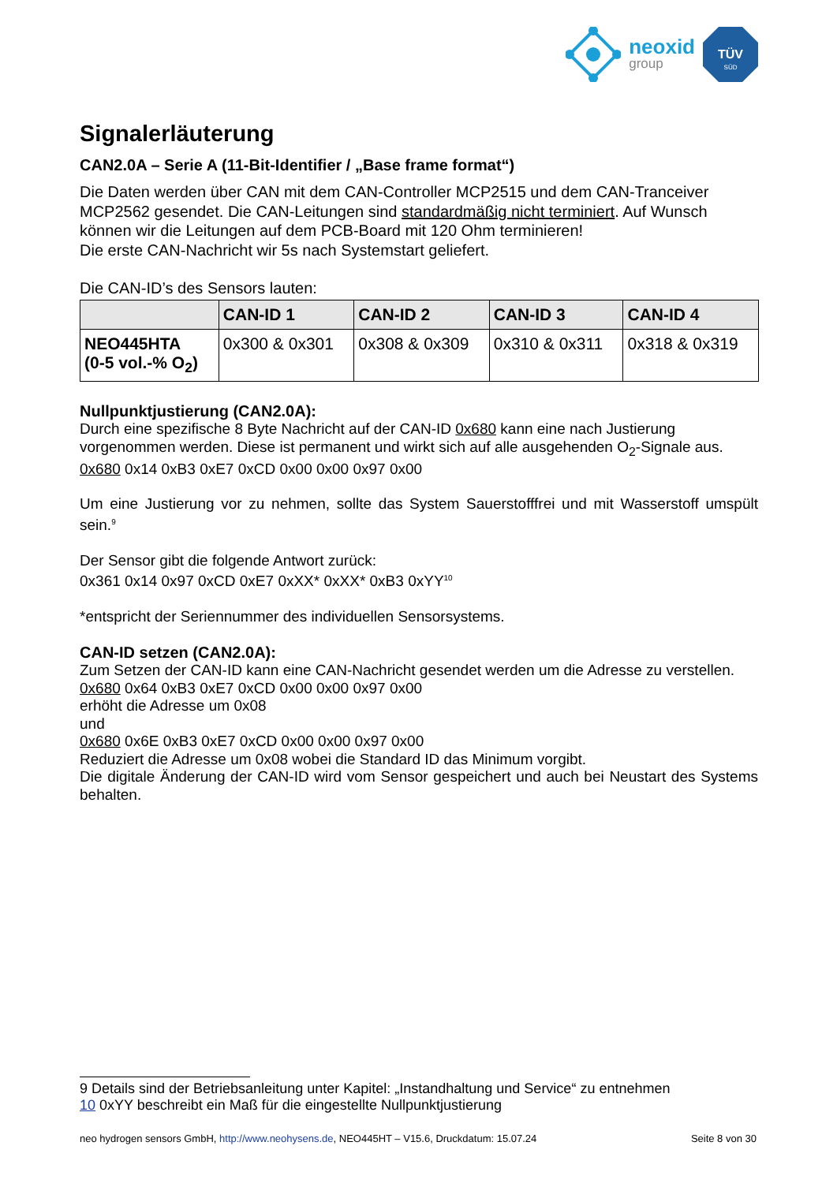neoxid
group
TÜV
SÜD
Signalerläuterung
CAN2.0A – Serie A (11-Bit-Identifier / „Base frame format“)
Die Daten werden über CAN mit dem CAN-Controller MCP2515 und dem CAN-Tranceiver MCP2562 gesendet. Die CAN-Leitungen sind standardmäßig nicht terminiert. Auf Wunsch können wir die Leitungen auf dem PCB-Board mit 120 Ohm terminieren!
Die erste CAN-Nachricht wir 5s nach Systemstart geliefert.
Die CAN-ID’s des Sensors lauten:
| | CAN-ID 1 | CAN-ID 2 | CAN-ID 3 | CAN-ID 4 |
| --- | --- | --- | --- | --- |
| NEO445HTA (0-5 vol.-% O<sub>2</sub>) | 0x300 & 0x301 | 0x308 & 0x309 | 0x310 & 0x311 | 0x318 & 0x319 |
Nullpunktjustierung (CAN2.0A):
Durch eine spezifische 8 Byte Nachricht auf der CAN-ID 0x680 kann eine nach Justierung vorgenommen werden. Diese ist permanent und wirkt sich auf alle ausgehenden O<sub>2</sub>-Signale aus.
0x680 0x14 0xB3 0xE7 0xCD 0x00 0x00 0x97 0x00
Um eine Justierung vor zu nehmen, sollte das System Sauerstofffrei und mit Wasserstoff umspült sein.<sup>9</sup>
Der Sensor gibt die folgende Antwort zurück:
0x361 0x14 0x97 0xCD 0xE7 0xXX* 0xXX* 0xB3 0xYY<sup>10</sup>
*entspricht der Seriennummer des individuellen Sensorsystems.
CAN-ID setzen (CAN2.0A):
Zum Setzen der CAN-ID kann eine CAN-Nachricht gesendet werden um die Adresse zu verstellen.
0x680 0x64 0xB3 0xE7 0xCD 0x00 0x00 0x97 0x00
erhöht die Adresse um 0x08
und
0x680 0x6E 0xB3 0xE7 0xCD 0x00 0x00 0x97 0x00
Reduziert die Adresse um 0x08 wobei die Standard ID das Minimum vorgibt.
Die digitale Änderung der CAN-ID wird vom Sensor gespeichert und auch bei Neustart des Systems behalten.
9 Details sind der Betriebsanleitung unter Kapitel: „Instandhaltung und Service“ zu entnehmen
10 0xYY beschreibt ein Maß für die eingestellte Nullpunktjustierung
neo hydrogen sensors GmbH, http://www.neohysens.de, NEO445HT – V15.6, Druckdatum: 15.07.24 Seite 8 von 30